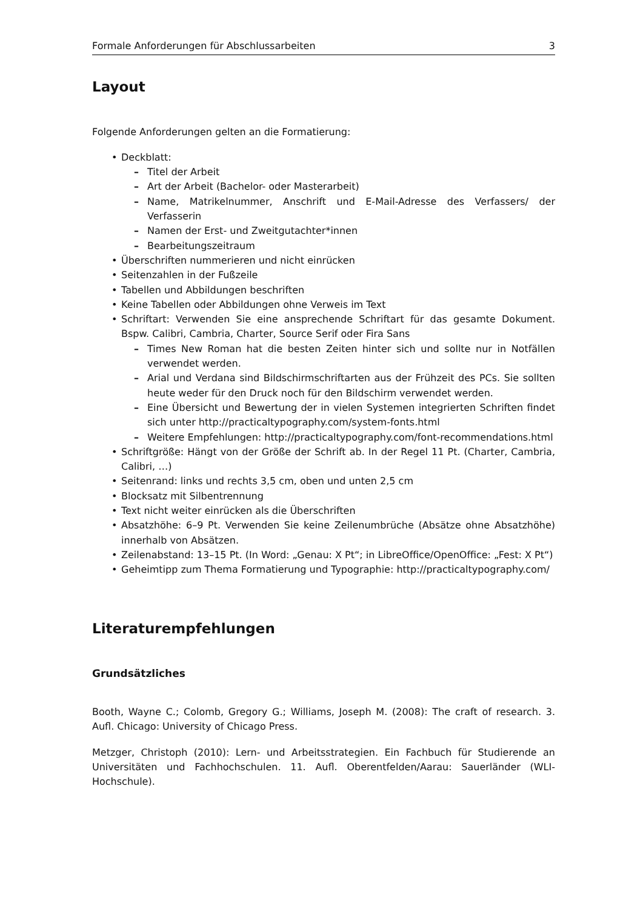Formale Anforderungen für Abschlussarbeiten 3
Layout
Folgende Anforderungen gelten an die Formatierung:
Deckblatt:
Titel der Arbeit
Art der Arbeit (Bachelor- oder Masterarbeit)
Name, Matrikelnummer, Anschrift und E-Mail-Adresse des Verfassers/ der Verfasserin
Namen der Erst- und Zweitgutachter*innen
Bearbeitungszeitraum
Überschriften nummerieren und nicht einrücken
Seitenzahlen in der Fußzeile
Tabellen und Abbildungen beschriften
Keine Tabellen oder Abbildungen ohne Verweis im Text
Schriftart: Verwenden Sie eine ansprechende Schriftart für das gesamte Dokument. Bspw. Calibri, Cambria, Charter, Source Serif oder Fira Sans
Times New Roman hat die besten Zeiten hinter sich und sollte nur in Notfällen verwendet werden.
Arial und Verdana sind Bildschirmschriftarten aus der Frühzeit des PCs. Sie sollten heute weder für den Druck noch für den Bildschirm verwendet werden.
Eine Übersicht und Bewertung der in vielen Systemen integrierten Schriften findet sich unter http://practicaltypography.com/system-fonts.html
Weitere Empfehlungen: http://practicaltypography.com/font-recommendations.html
Schriftgröße: Hängt von der Größe der Schrift ab. In der Regel 11 Pt. (Charter, Cambria, Calibri, …)
Seitenrand: links und rechts 3,5 cm, oben und unten 2,5 cm
Blocksatz mit Silbentrennung
Text nicht weiter einrücken als die Überschriften
Absatzhöhe: 6–9 Pt. Verwenden Sie keine Zeilenumbrüche (Absätze ohne Absatzhöhe) innerhalb von Absätzen.
Zeilenabstand: 13–15 Pt. (In Word: „Genau: X Pt“; in LibreOffice/OpenOffice: „Fest: X Pt“)
Geheimtipp zum Thema Formatierung und Typographie: http://practicaltypography.com/
Literaturempfehlungen
Grundsätzliches
Booth, Wayne C.; Colomb, Gregory G.; Williams, Joseph M. (2008): The craft of research. 3. Aufl. Chicago: University of Chicago Press.
Metzger, Christoph (2010): Lern- und Arbeitsstrategien. Ein Fachbuch für Studierende an Universitäten und Fachhochschulen. 11. Aufl. Oberentfelden/Aarau: Sauerländer (WLI-Hochschule).